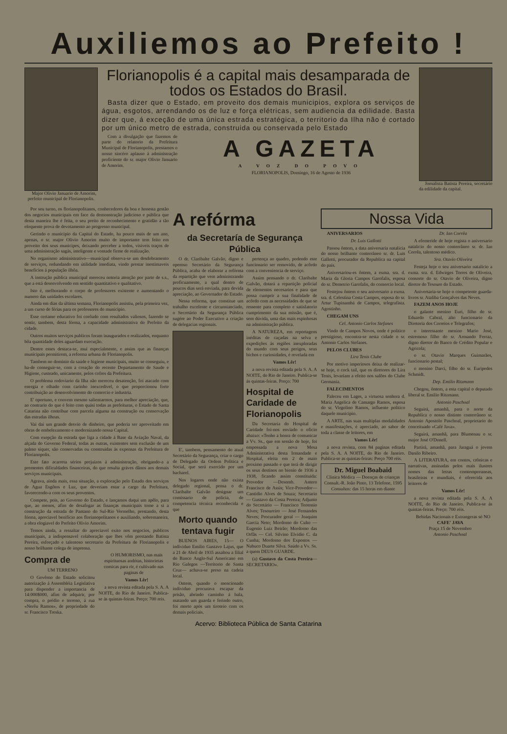Auxiliemos ao Prefeito !
Major Olivio Januario de Amorim, prefeito municipal de Florianopolis.
Florianopolis é a capital mais desamparada de todos os Estados do Brasil.
Basta dizer que o Estado, em proveito dos demais municipios, explora os serviços de água, esgotos, arrendando os de luz e força elétricas, sem audiencia da edilidade. Basta dizer que, á exceção de uma única estrada estratégica, o territorio da Ilha não é cortado por um único metro de estrada, construida ou conservada pelo Estado
Com a divulgação que fazemos de parte do relatorio da Prefeitura Municipal de Florianopolis, prestamos o nosso sincéro aplauso á administração proficiente do sr. major Olivio Januario de Amorim.
A GAZETA
A VOZ DO POVO
FLORIANOPOLIS, Domingo, 16 de Agosto de 1936
Jornalista Batista Pereira, secretário da edilidade da capital.
Por seu turno, os florianopolitanos, conhecedores da boa e honesta gestão dos negocios municipais em face da demonstração judicioso e pública que desta maneira lhe é feita, o seu preito de reconhecimento e gratidão a tão eloquente prova de devotamento ao progresso municipal.
Gerindo o municipio da Capital do Estado, ha pouco mais de um ano, apenas, o sr. major Olivio Amorim muito de importante tem feito em proveito dos seus municipes, deixando perceber a todos, visiveis traços de uma administração sagás, inteligente e vontade firme de realização.
No organismo administrativo—municipal observa-se um desdobramento de serviços, redundando em útilidade imediata, vindo prestar inestimaveis beneficios á população ilhôa.
A instrução pública municipal mereceu notoria atenção por parte de s.s., que a está desenvolvendo em sentido quantitativo e qualitativo.
Isto é, melhorando o corpo de professores existente e aumentando o numero das unidades escolares.
Ainda em dias da última semana, Florianopolis assistiu, pela primeira vez, a um curso de férias para os professores do municipio.
Esse certame educativo foi corôado com resultados valiosos, fazendo se sentir, tambem, desta fórma, a capacidade administrativa do Prefeito da cidade.
Outros muitos serviços publicos foram inaugurados e realizados, enquanto bôa quantidade deles aguardam execução.
Dentre esses destaca-se, mui especialmente, e assim que as finanças municipais permitirem, a reforma urbana de Florianopolis.
Tambem no dominio da saúde e higiene municipais, muito se conseguiu, e ha-de conseguir-se, com a creação do recente Departamento de Saude e Higiene, custeado, unicamente, pelos cofres da Prefeitura.
O problema rodoviario da Ilha não mereceu desatenção, foi atacado com energia e olhado com carinho inexcedivel, o que proporcionou forte contribuição ao desenvolvimento do comercio e industria.
E' oportuno, e convem mesmo salientarmos, para melhor apreciação, que, ao contrario do que é feito com quási todas as prefeituras, o Estado de Santa Catarina não contribue com parcela alguma na construção ou conservação das estradas ilhoas.
Vai daí um grande desvio de dinheiro, que poderia ser aproveitado em obras de embelezamento e modernizando nossa Capital.
Com exepção da estrada que liga a cidade á Base da Aviação Naval, da alçada do Governo Federal, todas as outras, existentes sem exclusão de um palmo siquer, são conservadas ou construidas ás expensas da Prefeitura de Florianopolis.
Este fato acarreta sérios prejuizos á administração, obrigando-a a prementes dificuldades financeiras, do que resulta gráves dânos aos demais serviços municipais.
Agrava, ainda mais, essa situação, a exploração pelo Estado dos serviços de Agua Esgôtos e Luz, que deveriam estar a cargo da Prefeitura, favorecendo-a com os seus proventos.
Compete, pois, ao Governo do Estado, e lançamos daqui um apêlo, para que, ao menos, afim de desafogar as finanças municipais tome a si a construção da estrada de Pantano do Sul-Rio Vermelho, prestando, desta fórma, apreciavel benifício aos florianopolitanos e auxiliando, sobremaneira, a obra elogiavel do Prefeito Olivio Amorim.
Temos ainda, a ressaltar do apreciavel exito nos negocios, publicos municipais, a indispensavel colaboração que lhes vêm prestando Batista Pereira, esforçado e talentoso secretario da Prefeitura de Florianopolis e nosso brilhante colega de imprensa.
Compra de
UM TERRENO
O Govêrno do Estado solicitou autorização á Assembléia Legislativa para dispender a importancia de 14:000$000, afim de adquirir, por compra, o prédio e terreno, á rua «Nerêu Ramos», de propriedade do sr. Francisco Treska.
O HUMORISMO, nas mais espirituosas andótas, historietas comicas para rir, é cultivado nas paginas de
Vamos Lêr!
a nova revista editada pela S. A. A NOITE, do Rio de Janeiro. Publica-se ás quintas-feiras. Preço: 700 reis.
A refórma
da Secretaría de Segurança Pública
O dr. Claribalte Galvão, digno e operoso Secretário da Segurança Pública, acaba de elaborar a refórma da repartição que vem administrando proficuamente, a qual dentro de poucos dias será enviada, para devida apreciação, ao Governador do Estado.
Nessa reforma, que constitue um trabalho excelente e circunstanciado, o Secretário da Segurança Pública sugére ao Poder Executivo a criação de delegacias regionais.
E', tambem, pensamento do atual Secretário da Segurança, criar o cargo de Delegado da Ordem Politica e Social, que será exercido por um bacharel.
Nos logares onde não exista delegado regional, pensa o dr. Claribalte Galvão designar um comissario de policia, de competencia técnica reconhecida e que
Morto quando tentava fugir
BUENOS AIRES, 15— O individuo Emilio Gustavo Lajus, que a 21 de Abril de 1935 assaltou a filial do Banco Anglo-Sul Americano em Rio Galegos —Territorio de Santa Cruz— achava-se preso na cadeia local.
Ontem, quando o mencionado individuo procurava escapar da prisão, abrindo caminho á bala, matando um guarda e ferindo outro, foi morto após um tiroteio com os demais policiais.
pertença ao quadro, podendo este funcionario ser removido, de acôrdo com a conveniencia de serviço.
Assim pensando o dr. Claribalte Galvão, dotará a repartição policial de elementos necesarios e para que possa cumprir a sua finalidade de acôrdo com as necessidades de que se ressente para completo e satisfatorio cumprimento da sua missão, que é, sem dúvida, uma das mais espinhosas na administração pública.
A NATUREZA, em reportagens inéditas de caçadas na selva e expedições ás regiões inexploradas do mundo com seus perigos, seus bichos e curiosidades, é revelada em
Vamos Lêr!
a nova revista editada pela S. A. A NOITE, do Rio de Janeiro. Publica-se ás quintas-feiras. Preço: 700
Hospital de Caridade de Florianopolis
Da Secretaría do Hospital de Caridade foi-nos enviado o oficio abaixo: «Tenho a honra de comunicar a Vv. Ss., que em sessão de hoje, foi empossada a nova Mesa Administrativa desta Irmandade e Hospital, eleita em 2 de maio proximo passado e que terá de dirigir os seus destinos no bienio de 1936 a 1938, ficando assim constituida: Provedor —Desemb. Antero Francisco de Assis; Vice-Provedor—Cantidio Alves de Souza; Secretario— Gustavo da Costa Pereira; Adjunto do Secretário — Francisco Teotonio Alves; Tesoureiro — José Fernandes Neves; Procurador geral — Joaquim Garcia Neto; Mordomo do Culto — Eugenio Luiz Beirão; Mordomo das Orfãs — Cel. Silvino Elvidio C. da Cunha; Mordomo dos Expostos — Nabuco Duarte Silva. Saúdo a Vv. Ss. a quem DEUS GUARDE.
(a) Gustavo da Costa Pereira— SECRETARIO».
Nossa Vida
ANIVERSARIOS
Dr. Luis Gallotti
Passou ôntem, a data aniversaria natalicia do nosso brilhante conterrâneo sr. dr. Luis Gallotti, procurador da Republica na capital do país.
Aniversariou-es ôntem, a exma. sra. d. Maria da Gloria Campos Garofalis, esposa do sr. Demetrio Garofalis, do comercio local.
Festejou ôntem o seu aniversario a exma. sra. d. Celestina Costa Campos, esposa do sr. Artur Tupinambá de Campos, telegrafista. Agostinho.
CHEGAM UNS
Cel. Antonio Carlos Stefanes
Vindo de Campos Novos, onde é politico prestigioso, encontra-se nesta cidade o sr. Antonio Carlos Stefanes.
PELOS CLUBES
Lira Tenis Clube
Por motivo imperiosos deixa de realizar-se hoje, o cock tail, que os diretores do Lira Tenis, levariam a efeito nos salões do Clube Germania.
FALECIMENTOS
Faleceu em Lages, a virtuosa senhora d. Maria Angelica de Camargo Ramos, esposa do sr. Virgolino Ramos, influente politico daquele municipio.
A ARTE, nas suas multiplas modalidades e manifestações, é apreciado, ao sabor de toda a classe de leitores, em
Vamos Lêr!
a nova revista, com 84 paginas editada pela S. A. A NOITE, do Rio de Janeiro. Publica-se as quintas-feiras: Preço 700 réis.
Dr. Miguel Boabaid
Clinica Médica — Doenças de crianças
Consult.-R. João Pinto, 13 Telefone, 1595
Consultas: das 15 horas em diante
Dr. Ian Corrêa
A efemeride de hoje regista o aniversario natalicio do nosso conterrâneo sr. dr. Ian Corrêa, talentoso médico.
Sra. Otavio Oliveira
Festeja hoje o seu aniversario natalicio a exma. sra. d. Edwirges Torres de Oliveira, consorte do sr. Otavio de Oliveira, digno diretor do Tesouro do Estado.
Aniversaria-se hoje o competente guarda-livros sr. Ataliba Gonçalves das Neves.
FAZEM ANOS HOJE
o galante menino Eurí, filho do sr. Eduardo Cabral, alto funcionario da Diretoria dos Correios e Telegrafos;
o interessante menino Mario José, estremoso filho do sr. Armando Ferraz, digno diretor do Banco de Crédito Popular e Agricola;
o sr. Otavio Marques Guimarães, funcionario postal;
o menino Darci, filho do sr. Euripedes Schmidt.
Dep. Emilio Ritzmann
Chegou, ôntem, a esta capital o deputado liberal sr. Emilio Ritzmann.
Antonio Paschoal
Seguirá, amanhã, para o norte da Republica o nosso distinto conterrâneo sr. Antonio Apostolo Paschoal, proprietario do conceituado «Café Java».
Seguirá, amanhã, para Blumenau o sr. major José O'Donell.
Partirá, amanhã, para Jaraguá o jovem Danilo Ribeiro.
A LITERATURA, em contos, crônicas e narrativas, assinadas pelos mais ilustres nomes das letras comtemporaneas, brasileiras e mundiais, é oferecida aos leitores de
Vamos Lêr!
a nova revista editada pela S. A. A NOITE, do Rio de Janeiro. Publica-se ás quintas-feiras. Preço: 700 réis.
Bebidas Nacionais e Extrangeras só NO
CAFE' JAVA
Praça 15 de Novembro
Antonio Paschoal
Acervo: Biblioteca Pública de Santa Catarina